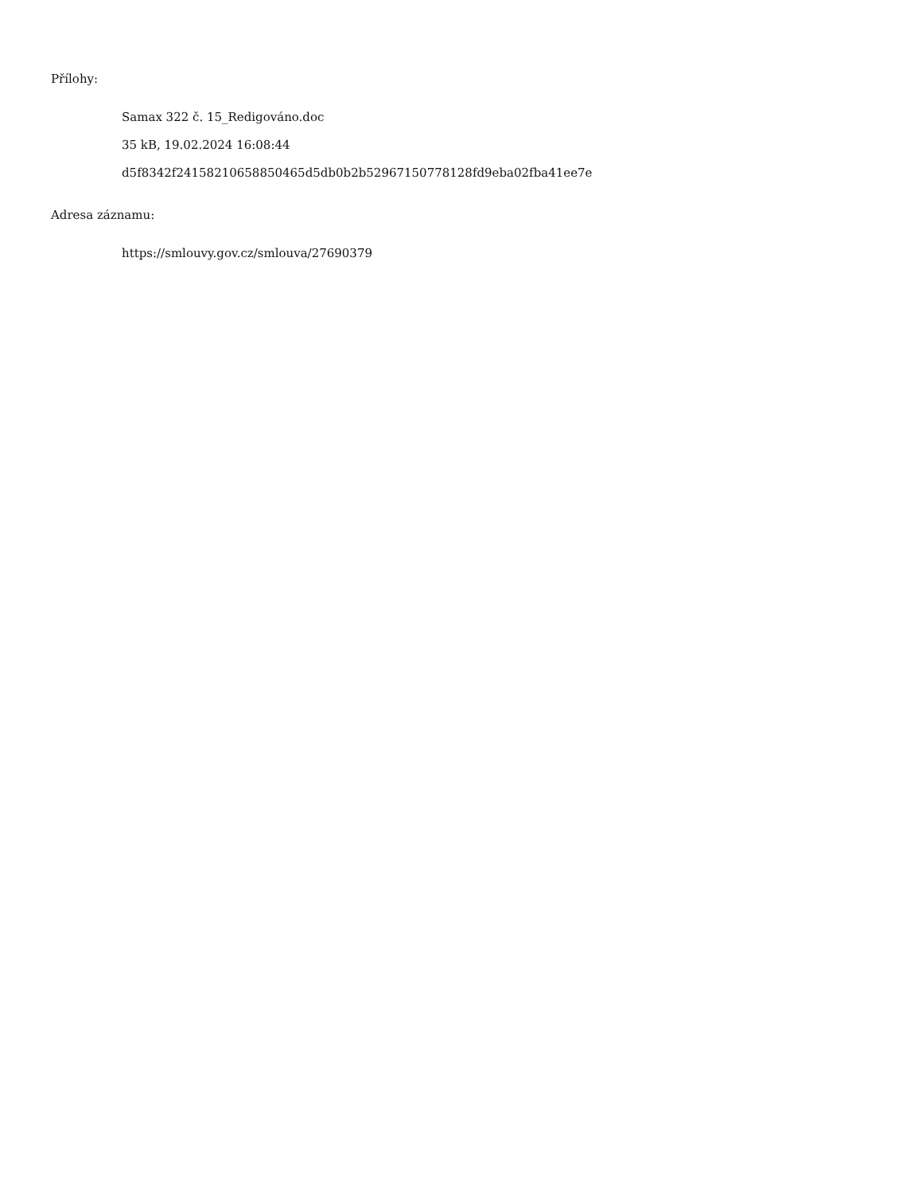Přílohy:
Samax 322 č. 15_Redigováno.doc
35 kB, 19.02.2024 16:08:44
d5f8342f24158210658850465d5db0b2b52967150778128fd9eba02fba41ee7e
Adresa záznamu:
https://smlouvy.gov.cz/smlouva/27690379